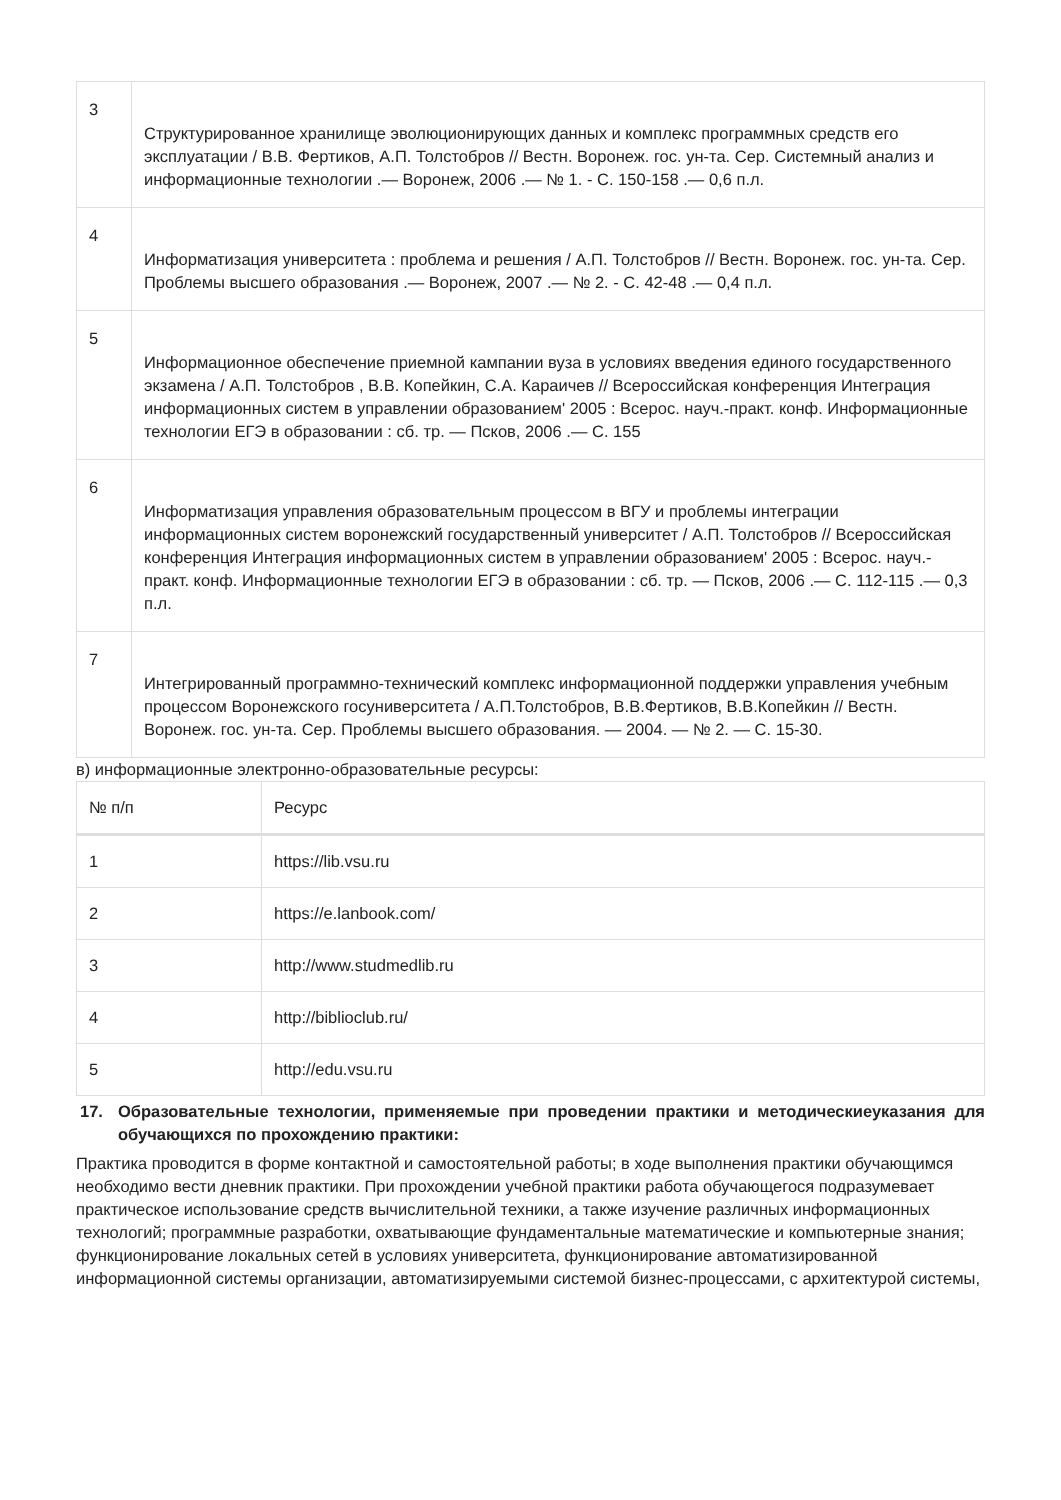| 3 | Структурированное хранилище эволюционирующих данных и комплекс программных средств его эксплуатации / В.В. Фертиков, А.П. Толстобров // Вестн. Воронеж. гос. ун-та. Сер. Системный анализ и информационные технологии .— Воронеж, 2006 .— № 1. - С. 150-158 .— 0,6 п.л. |
| 4 | Информатизация университета : проблема и решения / А.П. Толстобров // Вестн. Воронеж. гос. ун-та. Сер. Проблемы высшего образования .— Воронеж, 2007 .— № 2. - С. 42-48 .— 0,4 п.л. |
| 5 | Информационное обеспечение приемной кампании вуза в условиях введения единого государственного экзамена / А.П. Толстобров , В.В. Копейкин, С.А. Караичев // Всероссийская конференция Интеграция информационных систем в управлении образованием' 2005 : Всерос. науч.-практ. конф. Информационные технологии ЕГЭ в образовании : сб. тр. — Псков, 2006 .— С. 155 |
| 6 | Информатизация управления образовательным процессом в ВГУ и проблемы интеграции информационных систем воронежский государственный университет / А.П. Толстобров // Всероссийская конференция Интеграция информационных систем в управлении образованием' 2005 : Всерос. науч.-практ. конф. Информационные технологии ЕГЭ в образовании : сб. тр. — Псков, 2006 .— С. 112-115 .— 0,3 п.л. |
| 7 | Интегрированный программно-технический комплекс информационной поддержки управления учебным процессом Воронежского госуниверситета / А.П.Толстобров, В.В.Фертиков, В.В.Копейкин // Вестн. Воронеж. гос. ун-та. Сер. Проблемы высшего образования. — 2004. — № 2. — С. 15-30. |
в) информационные электронно-образовательные ресурсы:
| № п/п | Ресурс |
| --- | --- |
| 1 | https://lib.vsu.ru |
| 2 | https://e.lanbook.com/ |
| 3 | http://www.studmedlib.ru |
| 4 | http://biblioclub.ru/ |
| 5 | http://edu.vsu.ru |
17. Образовательные технологии, применяемые при проведении практики и методическиеуказания для обучающихся по прохождению практики:
Практика проводится в форме контактной и самостоятельной работы; в ходе выполнения практики обучающимся необходимо вести дневник практики. При прохождении учебной практики работа обучающегося подразумевает практическое использование средств вычислительной техники, а также изучение различных информационных технологий; программные разработки, охватывающие фундаментальные математические и компьютерные знания; функционирование локальных сетей в условиях университета, функционирование автоматизированной информационной системы организации, автоматизируемыми системой бизнес-процессами, с архитектурой системы,